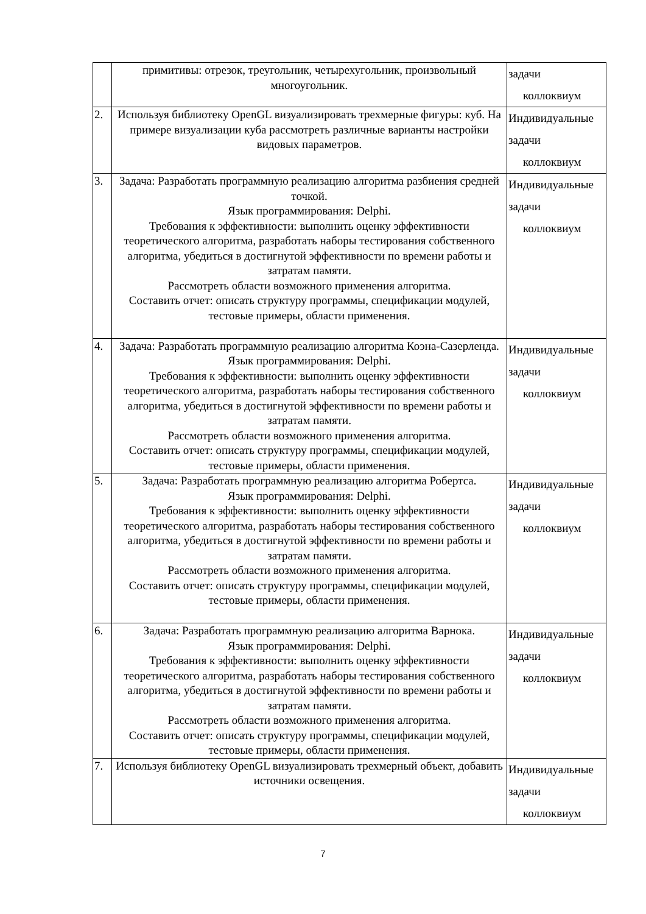| | примитивы: отрезок, треугольник, четырехугольник, произвольный многоугольник. | задачи коллоквиум |
| 2. | Используя библиотеку OpenGL визуализировать трехмерные фигуры: куб. На примере визуализации куба рассмотреть различные варианты настройки видовых параметров. | Индивидуальные задачи коллоквиум |
| 3. | Задача: Разработать программную реализацию алгоритма разбиения средней точкой. Язык программирования: Delphi. Требования к эффективности: выполнить оценку эффективности теоретического алгоритма, разработать наборы тестирования собственного алгоритма, убедиться в достигнутой эффективности по времени работы и затратам памяти. Рассмотреть области возможного применения алгоритма. Составить отчет: описать структуру программы, спецификации модулей, тестовые примеры, области применения. | Индивидуальные задачи коллоквиум |
| 4. | Задача: Разработать программную реализацию алгоритма Коэна-Сазерленда. Язык программирования: Delphi. Требования к эффективности: выполнить оценку эффективности теоретического алгоритма, разработать наборы тестирования собственного алгоритма, убедиться в достигнутой эффективности по времени работы и затратам памяти. Рассмотреть области возможного применения алгоритма. Составить отчет: описать структуру программы, спецификации модулей, тестовые примеры, области применения. | Индивидуальные задачи коллоквиум |
| 5. | Задача: Разработать программную реализацию алгоритма Робертса. Язык программирования: Delphi. Требования к эффективности: выполнить оценку эффективности теоретического алгоритма, разработать наборы тестирования собственного алгоритма, убедиться в достигнутой эффективности по времени работы и затратам памяти. Рассмотреть области возможного применения алгоритма. Составить отчет: описать структуру программы, спецификации модулей, тестовые примеры, области применения. | Индивидуальные задачи коллоквиум |
| 6. | Задача: Разработать программную реализацию алгоритма Варнока. Язык программирования: Delphi. Требования к эффективности: выполнить оценку эффективности теоретического алгоритма, разработать наборы тестирования собственного алгоритма, убедиться в достигнутой эффективности по времени работы и затратам памяти. Рассмотреть области возможного применения алгоритма. Составить отчет: описать структуру программы, спецификации модулей, тестовые примеры, области применения. | Индивидуальные задачи коллоквиум |
| 7. | Используя библиотеку OpenGL визуализировать трехмерный объект, добавить источники освещения. | Индивидуальные задачи коллоквиум |
7